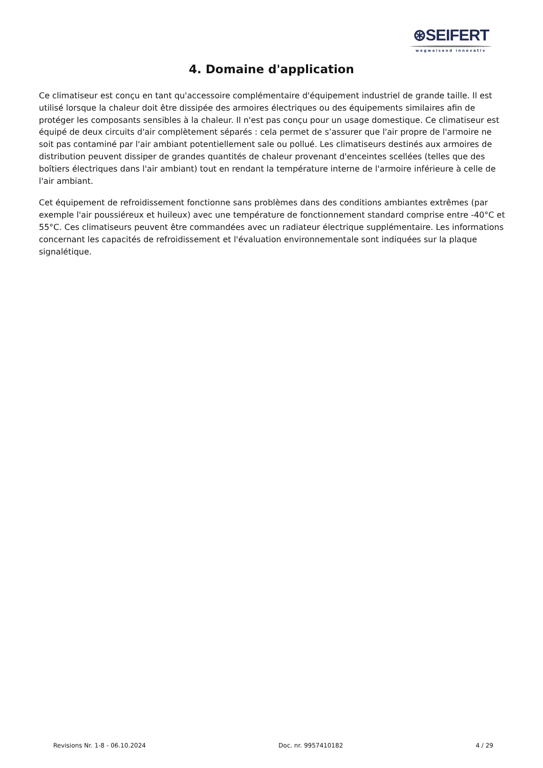⊛SEIFERT
wegweisend innovativ
4. Domaine d'application
Ce climatiseur est conçu en tant qu'accessoire complémentaire d'équipement industriel de grande taille. Il est utilisé lorsque la chaleur doit être dissipée des armoires électriques ou des équipements similaires afin de protéger les composants sensibles à la chaleur. Il n'est pas conçu pour un usage domestique. Ce climatiseur est équipé de deux circuits d'air complètement séparés : cela permet de s’assurer que l'air propre de l'armoire ne soit pas contaminé par l'air ambiant potentiellement sale ou pollué. Les climatiseurs destinés aux armoires de distribution peuvent dissiper de grandes quantités de chaleur provenant d'enceintes scellées (telles que des boîtiers électriques dans l'air ambiant) tout en rendant la température interne de l'armoire inférieure à celle de l'air ambiant.
Cet équipement de refroidissement fonctionne sans problèmes dans des conditions ambiantes extrêmes (par exemple l'air poussiéreux et huileux) avec une température de fonctionnement standard comprise entre -40°C et 55°C. Ces climatiseurs peuvent être commandées avec un radiateur électrique supplémentaire. Les informations concernant les capacités de refroidissement et l'évaluation environnementale sont indiquées sur la plaque signalétique.
Revisions Nr. 1-8 - 06.10.2024 Doc. nr. 9957410182 4 / 29